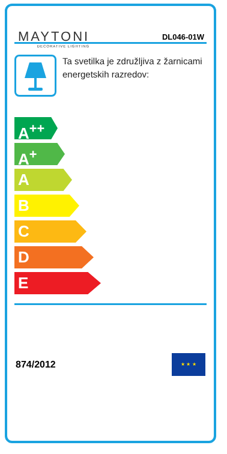MAYTONI
DECORATIVE LIGHTING
DL046-01W
Ta svetilka je združljiva z žarnicami energetskih razredov:
A<sup>++</sup>
A<sup>+</sup>
A
B
C
D
E
874/2012
★ ★ ★